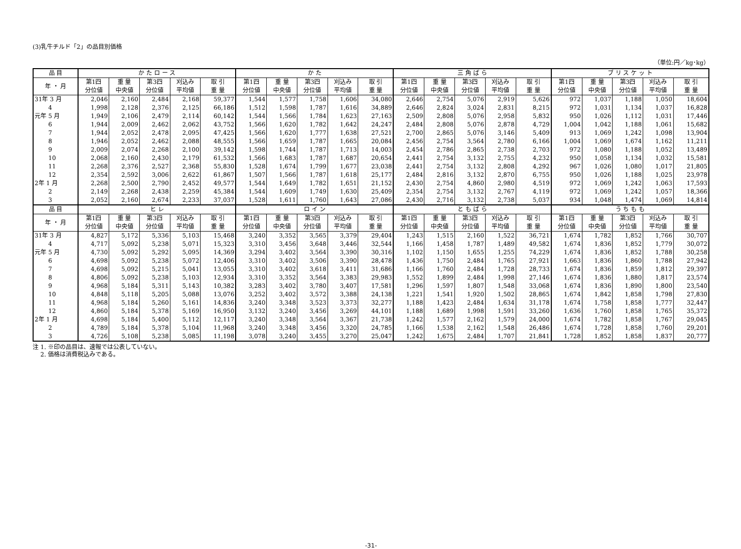(3)乳牛チルド「2」の品目別価格
（単位:円／kg･kg）
| 品 目 | か た ロ ー ス | | | | | か た | | | | | 三 角 ば ら | | | | | ブ リ ス ケ ッ ト | | | | |
| --- | --- | --- | --- | --- | --- | --- | --- | --- | --- | --- | --- | --- | --- | --- | --- | --- | --- | --- | --- | --- |
| 年 ・ 月 | 第1四 分位値 | 重 量 中央値 | 第3四 分位値 | 刈込み 平均値 | 取 引 重 量 | 第1四 分位値 | 重 量 中央値 | 第3四 分位値 | 刈込み 平均値 | 取 引 重 量 | 第1四 分位値 | 重 量 中央値 | 第3四 分位値 | 刈込み 平均値 | 取 引 重 量 | 第1四 分位値 | 重 量 中央値 | 第3四 分位値 | 刈込み 平均値 | 取 引 重 量 |
| 31年 3 月 | 2,046 | 2,160 | 2,484 | 2,168 | 59,377 | 1,544 | 1,577 | 1,758 | 1,606 | 34,080 | 2,646 | 2,754 | 5,076 | 2,919 | 5,626 | 972 | 1,037 | 1,188 | 1,050 | 18,604 |
| 4 | 1,998 | 2,128 | 2,376 | 2,125 | 66,186 | 1,512 | 1,598 | 1,787 | 1,616 | 34,889 | 2,646 | 2,824 | 3,024 | 2,831 | 8,215 | 972 | 1,031 | 1,134 | 1,037 | 16,828 |
| 元年 5 月 | 1,949 | 2,106 | 2,479 | 2,114 | 60,142 | 1,544 | 1,566 | 1,784 | 1,623 | 27,163 | 2,509 | 2,808 | 5,076 | 2,958 | 5,832 | 950 | 1,026 | 1,112 | 1,031 | 17,446 |
| 6 | 1,944 | 2,009 | 2,462 | 2,062 | 43,752 | 1,566 | 1,620 | 1,782 | 1,642 | 24,247 | 2,484 | 2,808 | 5,076 | 2,878 | 4,729 | 1,004 | 1,042 | 1,188 | 1,061 | 15,682 |
| 7 | 1,944 | 2,052 | 2,478 | 2,095 | 47,425 | 1,566 | 1,620 | 1,777 | 1,638 | 27,521 | 2,700 | 2,865 | 5,076 | 3,146 | 5,409 | 913 | 1,069 | 1,242 | 1,098 | 13,904 |
| 8 | 1,946 | 2,052 | 2,462 | 2,088 | 48,555 | 1,566 | 1,659 | 1,787 | 1,665 | 20,084 | 2,456 | 2,754 | 3,564 | 2,780 | 6,166 | 1,004 | 1,069 | 1,674 | 1,162 | 11,211 |
| 9 | 2,009 | 2,074 | 2,268 | 2,100 | 39,142 | 1,598 | 1,744 | 1,787 | 1,713 | 14,003 | 2,454 | 2,786 | 2,865 | 2,738 | 2,703 | 972 | 1,080 | 1,188 | 1,052 | 13,489 |
| 10 | 2,068 | 2,160 | 2,430 | 2,179 | 61,532 | 1,566 | 1,683 | 1,787 | 1,687 | 20,654 | 2,441 | 2,754 | 3,132 | 2,755 | 4,232 | 950 | 1,058 | 1,134 | 1,032 | 15,581 |
| 11 | 2,268 | 2,376 | 2,527 | 2,368 | 55,830 | 1,528 | 1,674 | 1,799 | 1,677 | 23,038 | 2,441 | 2,754 | 3,132 | 2,808 | 4,292 | 967 | 1,026 | 1,080 | 1,017 | 21,805 |
| 12 | 2,354 | 2,592 | 3,006 | 2,622 | 61,867 | 1,507 | 1,566 | 1,787 | 1,618 | 25,177 | 2,484 | 2,816 | 3,132 | 2,870 | 6,755 | 950 | 1,026 | 1,188 | 1,025 | 23,978 |
| 2年 1 月 | 2,268 | 2,500 | 2,790 | 2,452 | 49,577 | 1,544 | 1,649 | 1,782 | 1,651 | 21,152 | 2,430 | 2,754 | 4,860 | 2,980 | 4,519 | 972 | 1,069 | 1,242 | 1,063 | 17,593 |
| 2 | 2,149 | 2,268 | 2,438 | 2,259 | 45,384 | 1,544 | 1,609 | 1,749 | 1,630 | 25,409 | 2,354 | 2,754 | 3,132 | 2,767 | 4,119 | 972 | 1,069 | 1,242 | 1,057 | 18,366 |
| 3 | 2,052 | 2,160 | 2,674 | 2,233 | 37,037 | 1,528 | 1,611 | 1,760 | 1,643 | 27,086 | 2,430 | 2,716 | 3,132 | 2,738 | 5,037 | 934 | 1,048 | 1,474 | 1,069 | 14,814 |
| 品 目 | ヒ レ | | | | | ロ イ ン | | | | | と も ば ら | | | | | う ち も も | | | | |
| 年 ・ 月 | 第1四 分位値 | 重 量 中央値 | 第3四 分位値 | 刈込み 平均値 | 取 引 重 量 | 第1四 分位値 | 重 量 中央値 | 第3四 分位値 | 刈込み 平均値 | 取 引 重 量 | 第1四 分位値 | 重 量 中央値 | 第3四 分位値 | 刈込み 平均値 | 取 引 重 量 | 第1四 分位値 | 重 量 中央値 | 第3四 分位値 | 刈込み 平均値 | 取 引 重 量 |
| 31年 3 月 | 4,827 | 5,172 | 5,336 | 5,103 | 15,468 | 3,240 | 3,352 | 3,565 | 3,379 | 29,404 | 1,243 | 1,515 | 2,160 | 1,522 | 36,721 | 1,674 | 1,782 | 1,852 | 1,766 | 30,707 |
| 4 | 4,717 | 5,092 | 5,238 | 5,071 | 15,323 | 3,310 | 3,456 | 3,648 | 3,446 | 32,544 | 1,166 | 1,458 | 1,787 | 1,489 | 49,582 | 1,674 | 1,836 | 1,852 | 1,779 | 30,072 |
| 元年 5 月 | 4,730 | 5,092 | 5,292 | 5,095 | 14,369 | 3,294 | 3,402 | 3,564 | 3,390 | 30,316 | 1,102 | 1,150 | 1,655 | 1,255 | 74,229 | 1,674 | 1,836 | 1,852 | 1,788 | 30,258 |
| 6 | 4,698 | 5,092 | 5,238 | 5,072 | 12,406 | 3,310 | 3,402 | 3,506 | 3,390 | 28,478 | 1,436 | 1,750 | 2,484 | 1,765 | 27,921 | 1,663 | 1,836 | 1,860 | 1,788 | 27,942 |
| 7 | 4,698 | 5,092 | 5,215 | 5,041 | 13,055 | 3,310 | 3,402 | 3,618 | 3,411 | 31,686 | 1,166 | 1,760 | 2,484 | 1,728 | 28,733 | 1,674 | 1,836 | 1,859 | 1,812 | 29,397 |
| 8 | 4,806 | 5,092 | 5,238 | 5,103 | 12,934 | 3,310 | 3,352 | 3,564 | 3,383 | 29,983 | 1,552 | 1,899 | 2,484 | 1,998 | 27,146 | 1,674 | 1,836 | 1,880 | 1,817 | 23,574 |
| 9 | 4,968 | 5,184 | 5,311 | 5,143 | 10,382 | 3,283 | 3,402 | 3,780 | 3,407 | 17,581 | 1,296 | 1,597 | 1,807 | 1,548 | 33,068 | 1,674 | 1,836 | 1,890 | 1,800 | 23,540 |
| 10 | 4,848 | 5,118 | 5,205 | 5,088 | 13,076 | 3,252 | 3,402 | 3,572 | 3,388 | 24,138 | 1,221 | 1,541 | 1,920 | 1,502 | 28,865 | 1,674 | 1,842 | 1,858 | 1,798 | 27,830 |
| 11 | 4,968 | 5,184 | 5,260 | 5,161 | 14,836 | 3,240 | 3,348 | 3,523 | 3,373 | 32,277 | 1,188 | 1,423 | 2,484 | 1,634 | 31,178 | 1,674 | 1,758 | 1,858 | 1,777 | 32,447 |
| 12 | 4,860 | 5,184 | 5,378 | 5,169 | 16,950 | 3,132 | 3,240 | 3,456 | 3,269 | 44,101 | 1,188 | 1,689 | 1,998 | 1,591 | 33,260 | 1,636 | 1,760 | 1,858 | 1,765 | 35,372 |
| 2年 1 月 | 4,698 | 5,184 | 5,400 | 5,112 | 12,117 | 3,240 | 3,348 | 3,564 | 3,367 | 21,738 | 1,242 | 1,577 | 2,162 | 1,579 | 24,000 | 1,674 | 1,782 | 1,858 | 1,767 | 29,045 |
| 2 | 4,789 | 5,184 | 5,378 | 5,104 | 11,968 | 3,240 | 3,348 | 3,456 | 3,320 | 24,785 | 1,166 | 1,538 | 2,162 | 1,548 | 26,486 | 1,674 | 1,728 | 1,858 | 1,760 | 29,201 |
| 3 | 4,726 | 5,108 | 5,238 | 5,085 | 11,198 | 3,078 | 3,240 | 3,455 | 3,270 | 25,047 | 1,242 | 1,675 | 2,484 | 1,707 | 21,841 | 1,728 | 1,852 | 1,858 | 1,837 | 20,777 |
注 1. ※印の品目は、速報では公表していない。
　 2. 価格は消費税込みである。
-31-